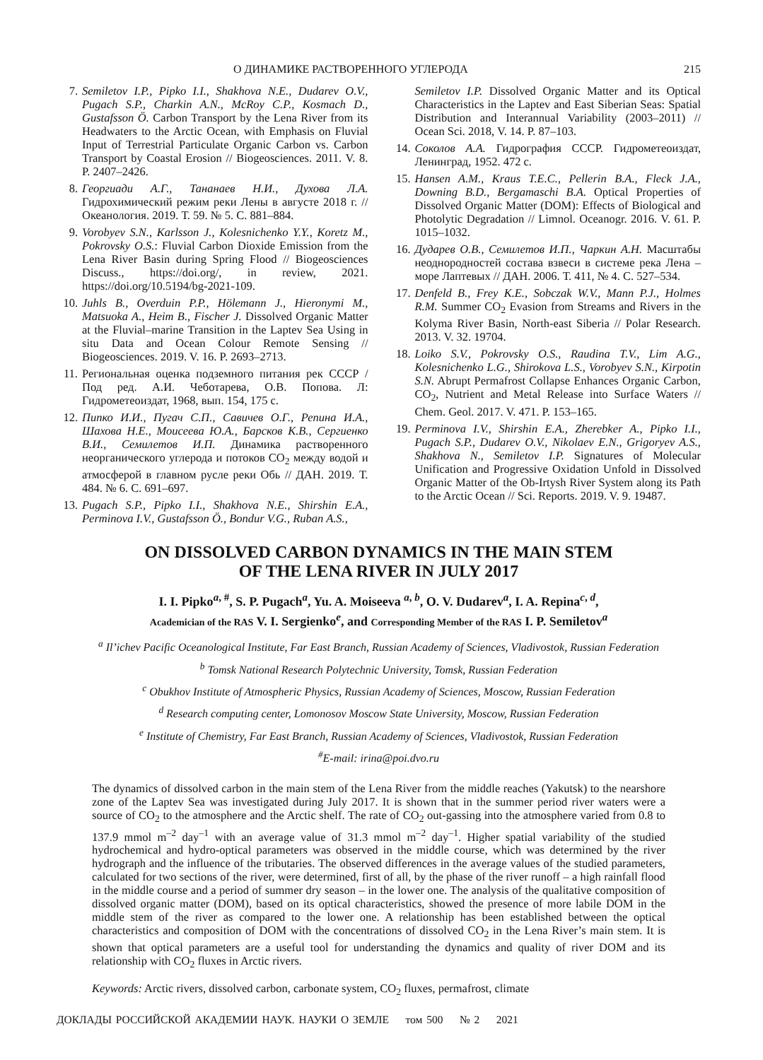О ДИНАМИКЕ РАСТВОРЕННОГО УГЛЕРОДА 215
7. Semiletov I.P., Pipko I.I., Shakhova N.E., Dudarev O.V., Pugach S.P., Charkin A.N., McRoy C.P., Kosmach D., Gustafsson Ö. Carbon Transport by the Lena River from its Headwaters to the Arctic Ocean, with Emphasis on Fluvial Input of Terrestrial Particulate Organic Carbon vs. Carbon Transport by Coastal Erosion // Biogeosciences. 2011. V. 8. P. 2407–2426.
8. Георгиади А.Г., Тананаев Н.И., Духова Л.А. Гидрохимический режим реки Лены в августе 2018 г. // Океанология. 2019. Т. 59. № 5. С. 881–884.
9. Vorobyev S.N., Karlsson J., Kolesnichenko Y.Y., Koretz M., Pokrovsky O.S.: Fluvial Carbon Dioxide Emission from the Lena River Basin during Spring Flood // Biogeosciences Discuss., https://doi.org/, in review, 2021. https://doi.org/10.5194/bg-2021-109.
10. Juhls B., Overduin P.P., Hölemann J., Hieronymi M., Matsuoka A., Heim B., Fischer J. Dissolved Organic Matter at the Fluvial–marine Transition in the Laptev Sea Using in situ Data and Ocean Colour Remote Sensing // Biogeosciences. 2019. V. 16. P. 2693–2713.
11. Региональная оценка подземного питания рек СССР / Под ред. А.И. Чеботарева, О.В. Попова. Л: Гидрометеоиздат, 1968, вып. 154, 175 с.
12. Пипко И.И., Пугач С.П., Савичев О.Г., Репина И.А., Шахова Н.Е., Моисеева Ю.А., Барсков К.В., Сергиенко В.И., Семилетов И.П. Динамика растворенного неорганического углерода и потоков CO<sub>2</sub> между водой и атмосферой в главном русле реки Обь // ДАН. 2019. Т. 484. № 6. С. 691–697.
13. Pugach S.P., Pipko I.I., Shakhova N.E., Shirshin E.A., Perminova I.V., Gustafsson Ö., Bondur V.G., Ruban A.S.,
Semiletov I.P. Dissolved Organic Matter and its Optical Characteristics in the Laptev and East Siberian Seas: Spatial Distribution and Interannual Variability (2003–2011) // Ocean Sci. 2018, V. 14. P. 87–103.
14. Соколов А.А. Гидрография СССР. Гидрометеоиздат, Ленинград, 1952. 472 с.
15. Hansen A.M., Kraus T.E.C., Pellerin B.A., Fleck J.A., Downing B.D., Bergamaschi B.A. Optical Properties of Dissolved Organic Matter (DOM): Effects of Biological and Photolytic Degradation // Limnol. Oceanogr. 2016. V. 61. P. 1015–1032.
16. Дударев О.В., Семилетов И.П., Чаркин А.Н. Масштабы неоднородностей состава взвеси в системе река Лена – море Лаптевых // ДАН. 2006. Т. 411, № 4. С. 527–534.
17. Denfeld B., Frey K.E., Sobczak W.V., Mann P.J., Holmes R.M. Summer CO<sub>2</sub> Evasion from Streams and Rivers in the Kolyma River Basin, North-east Siberia // Polar Research. 2013. V. 32. 19704.
18. Loiko S.V., Pokrovsky O.S., Raudina T.V., Lim A.G., Kolesnichenko L.G., Shirokova L.S., Vorobyev S.N., Kirpotin S.N. Abrupt Permafrost Collapse Enhances Organic Carbon, CO<sub>2</sub>, Nutrient and Metal Release into Surface Waters // Chem. Geol. 2017. V. 471. P. 153–165.
19. Perminova I.V., Shirshin E.A., Zherebker A., Pipko I.I., Pugach S.P., Dudarev O.V., Nikolaev E.N., Grigoryev A.S., Shakhova N., Semiletov I.P. Signatures of Molecular Unification and Progressive Oxidation Unfold in Dissolved Organic Matter of the Ob-Irtysh River System along its Path to the Arctic Ocean // Sci. Reports. 2019. V. 9. 19487.
ON DISSOLVED CARBON DYNAMICS IN THE MAIN STEM
OF THE LENA RIVER IN JULY 2017
I. I. Pipko<sup>a, #</sup>, S. P. Pugach<sup>a</sup>, Yu. A. Moiseeva <sup>a, b</sup>, O. V. Dudarev<sup>a</sup>, I. A. Repina<sup>c, d</sup>,
Academician of the RAS V. I. Sergienko<sup>e</sup>, and Corresponding Member of the RAS I. P. Semiletov<sup>a</sup>
<sup>a</sup> Il’ichev Pacific Oceanological Institute, Far East Branch, Russian Academy of Sciences, Vladivostok, Russian Federation
<sup>b</sup> Tomsk National Research Polytechnic University, Tomsk, Russian Federation
<sup>c</sup> Obukhov Institute of Atmospheric Physics, Russian Academy of Sciences, Moscow, Russian Federation
<sup>d</sup> Research computing center, Lomonosov Moscow State University, Moscow, Russian Federation
<sup>e</sup> Institute of Chemistry, Far East Branch, Russian Academy of Sciences, Vladivostok, Russian Federation
<sup>#</sup> E-mail: irina@poi.dvo.ru
The dynamics of dissolved carbon in the main stem of the Lena River from the middle reaches (Yakutsk) to the nearshore zone of the Laptev Sea was investigated during July 2017. It is shown that in the summer period river waters were a source of CO<sub>2</sub> to the atmosphere and the Arctic shelf. The rate of CO<sub>2</sub> out-gassing into the atmosphere varied from 0.8 to 137.9 mmol m<sup>–2</sup> day<sup>–1</sup> with an average value of 31.3 mmol m<sup>–2</sup> day<sup>–1</sup>. Higher spatial variability of the studied hydrochemical and hydro-optical parameters was observed in the middle course, which was determined by the river hydrograph and the influence of the tributaries. The observed differences in the average values of the studied parameters, calculated for two sections of the river, were determined, first of all, by the phase of the river runoff – a high rainfall flood in the middle course and a period of summer dry season – in the lower one. The analysis of the qualitative composition of dissolved organic matter (DOM), based on its optical characteristics, showed the presence of more labile DOM in the middle stem of the river as compared to the lower one. A relationship has been established between the optical characteristics and composition of DOM with the concentrations of dissolved CO<sub>2</sub> in the Lena River’s main stem. It is shown that optical parameters are a useful tool for understanding the dynamics and quality of river DOM and its relationship with CO<sub>2</sub> fluxes in Arctic rivers.
Keywords: Arctic rivers, dissolved carbon, carbonate system, CO<sub>2</sub> fluxes, permafrost, climate
ДОКЛАДЫ РОССИЙСКОЙ АКАДЕМИИ НАУК. НАУКИ О ЗЕМЛЕ том 500 № 2 2021